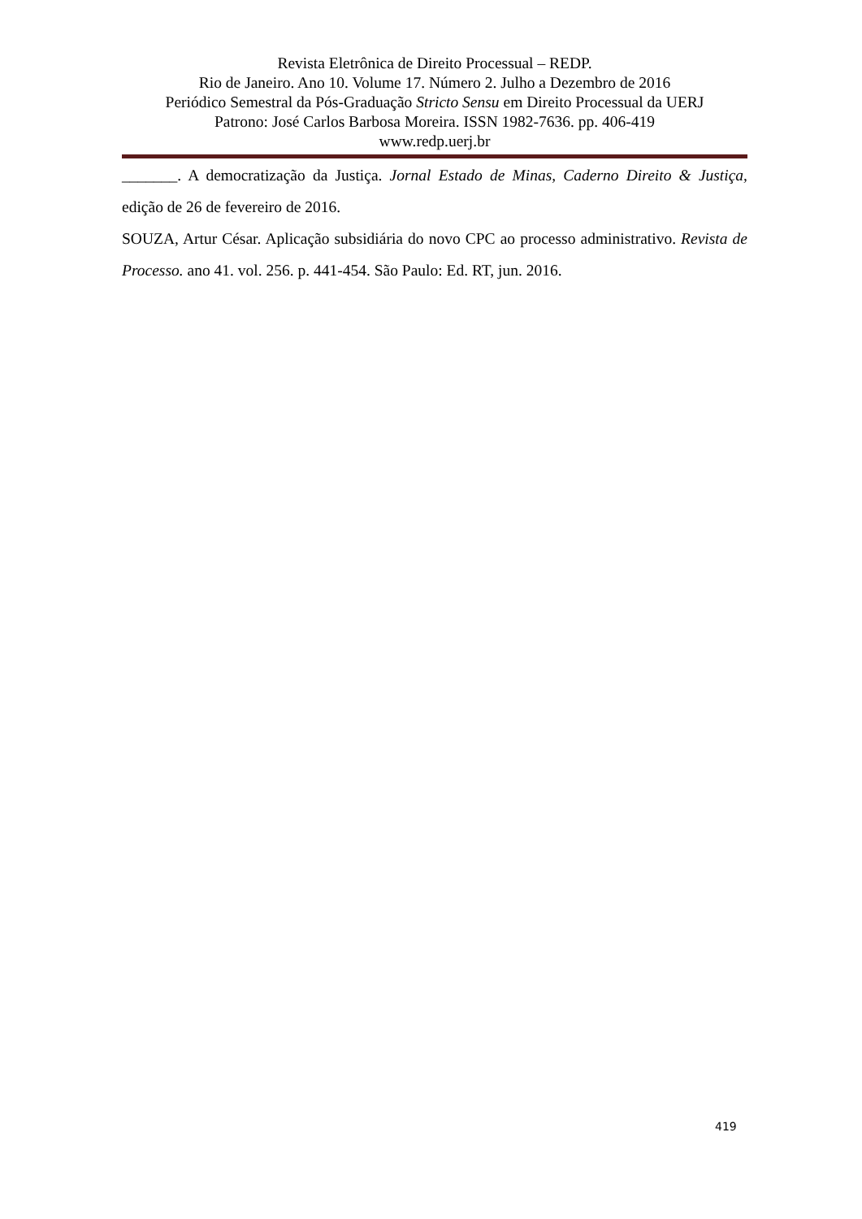Revista Eletrônica de Direito Processual – REDP.
Rio de Janeiro. Ano 10. Volume 17. Número 2. Julho a Dezembro de 2016
Periódico Semestral da Pós-Graduação Stricto Sensu em Direito Processual da UERJ
Patrono: José Carlos Barbosa Moreira. ISSN 1982-7636. pp. 406-419
www.redp.uerj.br
_______. A democratização da Justiça. Jornal Estado de Minas, Caderno Direito & Justiça, edição de 26 de fevereiro de 2016.
SOUZA, Artur César. Aplicação subsidiária do novo CPC ao processo administrativo. Revista de Processo. ano 41. vol. 256. p. 441-454. São Paulo: Ed. RT, jun. 2016.
419